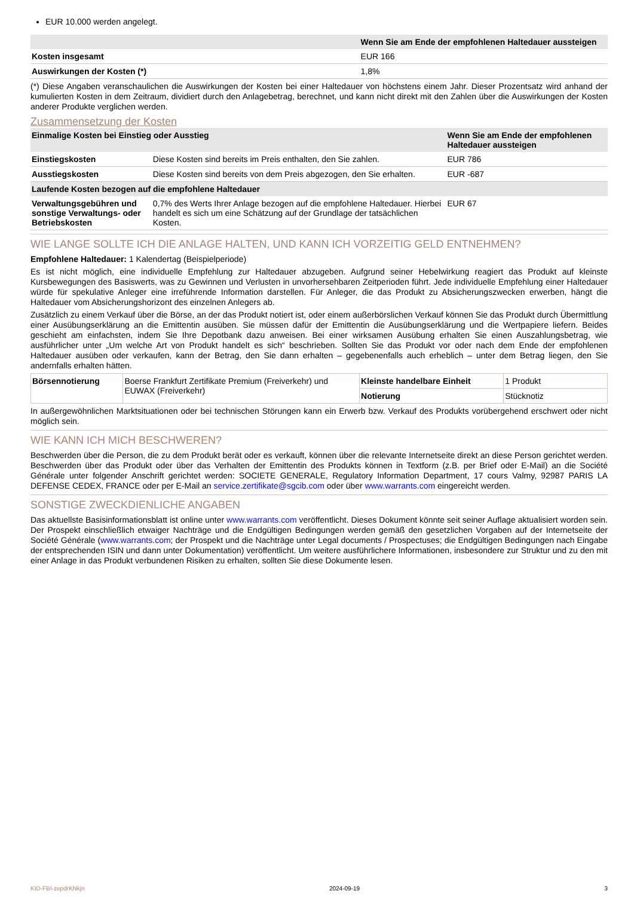EUR 10.000 werden angelegt.
| | Wenn Sie am Ende der empfohlenen Haltedauer aussteigen |
| --- | --- |
| Kosten insgesamt | EUR 166 |
| Auswirkungen der Kosten (*) | 1,8% |
(*) Diese Angaben veranschaulichen die Auswirkungen der Kosten bei einer Haltedauer von höchstens einem Jahr. Dieser Prozentsatz wird anhand der kumulierten Kosten in dem Zeitraum, dividiert durch den Anlagebetrag, berechnet, und kann nicht direkt mit den Zahlen über die Auswirkungen der Kosten anderer Produkte verglichen werden.
Zusammensetzung der Kosten
| Einmalige Kosten bei Einstieg oder Ausstieg | | Wenn Sie am Ende der empfohlenen Haltedauer aussteigen |
| --- | --- | --- |
| Einstiegskosten | Diese Kosten sind bereits im Preis enthalten, den Sie zahlen. | EUR 786 |
| Ausstiegskosten | Diese Kosten sind bereits von dem Preis abgezogen, den Sie erhalten. | EUR -687 |
| Laufende Kosten bezogen auf die empfohlene Haltedauer | | |
| Verwaltungsgebühren und sonstige Verwaltungs- oder Betriebskosten | 0,7% des Werts Ihrer Anlage bezogen auf die empfohlene Haltedauer. Hierbei handelt es sich um eine Schätzung auf der Grundlage der tatsächlichen Kosten. | EUR 67 |
WIE LANGE SOLLTE ICH DIE ANLAGE HALTEN, UND KANN ICH VORZEITIG GELD ENTNEHMEN?
Empfohlene Haltedauer: 1 Kalendertag (Beispielperiode)
Es ist nicht möglich, eine individuelle Empfehlung zur Haltedauer abzugeben. Aufgrund seiner Hebelwirkung reagiert das Produkt auf kleinste Kursbewegungen des Basiswerts, was zu Gewinnen und Verlusten in unvorhersehbaren Zeitperioden führt. Jede individuelle Empfehlung einer Haltedauer würde für spekulative Anleger eine irreführende Information darstellen. Für Anleger, die das Produkt zu Absicherungszwecken erwerben, hängt die Haltedauer vom Absicherungshorizont des einzelnen Anlegers ab.
Zusätzlich zu einem Verkauf über die Börse, an der das Produkt notiert ist, oder einem außerbörslichen Verkauf können Sie das Produkt durch Übermittlung einer Ausübungserklärung an die Emittentin ausüben. Sie müssen dafür der Emittentin die Ausübungserklärung und die Wertpapiere liefern. Beides geschieht am einfachsten, indem Sie Ihre Depotbank dazu anweisen. Bei einer wirksamen Ausübung erhalten Sie einen Auszahlungsbetrag, wie ausführlicher unter „Um welche Art von Produkt handelt es sich“ beschrieben. Sollten Sie das Produkt vor oder nach dem Ende der empfohlenen Haltedauer ausüben oder verkaufen, kann der Betrag, den Sie dann erhalten – gegebenenfalls auch erheblich – unter dem Betrag liegen, den Sie andernfalls erhalten hätten.
| Börsennotierung | Boerse Frankfurt Zertifikate Premium (Freiverkehr) und EUWAX (Freiverkehr) | Kleinste handelbare Einheit | 1 Produkt |
| | | Notierung | Stücknotiz |
In außergewöhnlichen Marktsituationen oder bei technischen Störungen kann ein Erwerb bzw. Verkauf des Produkts vorübergehend erschwert oder nicht möglich sein.
WIE KANN ICH MICH BESCHWEREN?
Beschwerden über die Person, die zu dem Produkt berät oder es verkauft, können über die relevante Internetseite direkt an diese Person gerichtet werden. Beschwerden über das Produkt oder über das Verhalten der Emittentin des Produkts können in Textform (z.B. per Brief oder E-Mail) an die Société Générale unter folgender Anschrift gerichtet werden: SOCIETE GENERALE, Regulatory Information Department, 17 cours Valmy, 92987 PARIS LA DEFENSE CEDEX, FRANCE oder per E-Mail an service.zertifikate@sgcib.com oder über www.warrants.com eingereicht werden.
SONSTIGE ZWECKDIENLICHE ANGABEN
Das aktuellste Basisinformationsblatt ist online unter www.warrants.com veröffentlicht. Dieses Dokument könnte seit seiner Auflage aktualisiert worden sein. Der Prospekt einschließlich etwaiger Nachträge und die Endgültigen Bedingungen werden gemäß den gesetzlichen Vorgaben auf der Internetseite der Société Générale (www.warrants.com; der Prospekt und die Nachträge unter Legal documents / Prospectuses; die Endgültigen Bedingungen nach Eingabe der entsprechenden ISIN und dann unter Dokumentation) veröffentlicht. Um weitere ausführlichere Informationen, insbesondere zur Struktur und zu den mit einer Anlage in das Produkt verbundenen Risiken zu erhalten, sollten Sie diese Dokumente lesen.
KID-FBI-zepdrKNkjn 2024-09-19 3